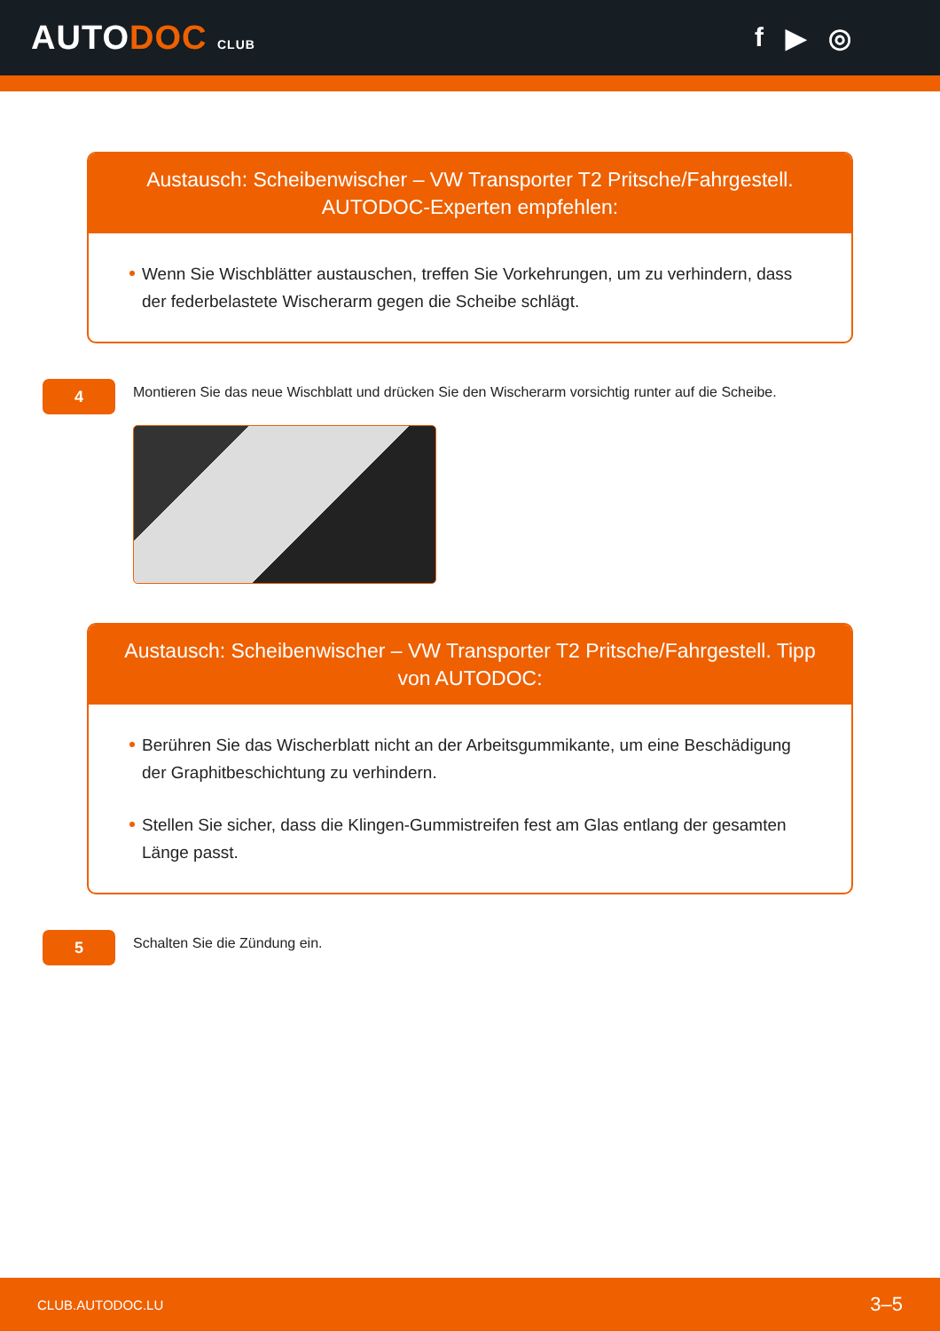AUTODOC CLUB
f ▶ ◎
Austausch: Scheibenwischer – VW Transporter T2 Pritsche/Fahrgestell. AUTODOC-Experten empfehlen:
Wenn Sie Wischblätter austauschen, treffen Sie Vorkehrungen, um zu verhindern, dass der federbelastete Wischerarm gegen die Scheibe schlägt.
4
Montieren Sie das neue Wischblatt und drücken Sie den Wischerarm vorsichtig runter auf die Scheibe.
Austausch: Scheibenwischer – VW Transporter T2 Pritsche/Fahrgestell. Tipp von AUTODOC:
Berühren Sie das Wischerblatt nicht an der Arbeitsgummikante, um eine Beschädigung der Graphitbeschichtung zu verhindern.
Stellen Sie sicher, dass die Klingen-Gummistreifen fest am Glas entlang der gesamten Länge passt.
5
Schalten Sie die Zündung ein.
CLUB.AUTODOC.LU 3–5